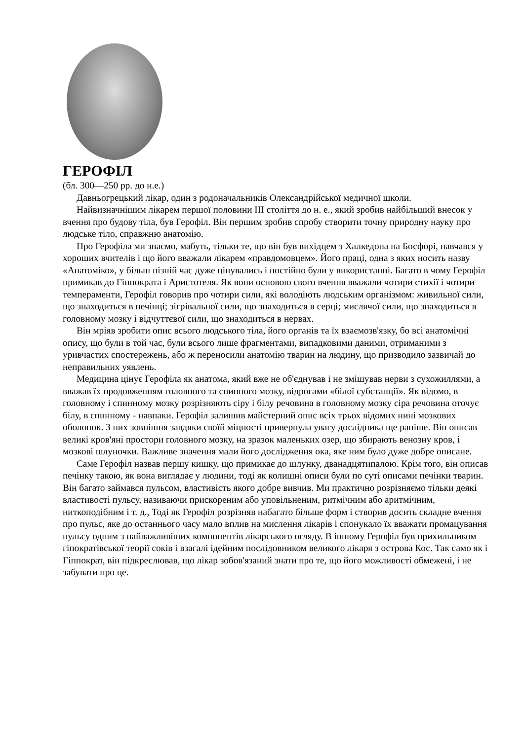ГЕРОФІЛ
(бл. 300—250 рр. до н.е.)
Давньогрецький лікар, один з родоначальників Олександрійської медичної школи.
Найвизначнішим лікарем першої половини III століття до н. е., який зробив найбільший внесок у вчення про будову тіла, був Герофіл. Він першим зробив спробу створити точну природну науку про людське тіло, справжню анатомію.
Про Герофіла ми знаємо, мабуть, тільки те, що він був вихідцем з Халкедона на Босфорі, навчався у хороших вчителів і що його вважали лікарем «правдомовцем». Його праці, одна з яких носить назву «Анатоміко», у більш пізній час дуже цінувались і постійно були у використанні. Багато в чому Герофіл примикав до Гіппократа і Аристотеля. Як вони основою свого вчення вважали чотири стихії і чотири темпераменти, Герофіл говорив про чотири сили, які володіють людським організмом: живильної сили, що знаходиться в печінці; зігрівальної сили, що знаходиться в серці; мислячої сили, що знаходиться в головному мозку і відчуттєвої сили, що знаходиться в нервах.
Він мріяв зробити опис всього людського тіла, його органів та їх взаємозв'язку, бо всі анатомічні опису, що були в той час, були всього лише фрагментами, випадковими даними, отриманими з уривчастих спостережень, або ж переносили анатомію тварин на людину, що призводило зазвичай до неправильних уявлень.
Медицина цінує Герофіла як анатома, який вже не об'єднував і не змішував нерви з сухожиллями, а вважав їх продовженням головного та спинного мозку, відрогами «білої субстанції». Як відомо, в головному і спинному мозку розрізняють сіру і білу речовина в головному мозку сіра речовина оточує білу, в спинному - навпаки. Герофіл залишив майстерний опис всіх трьох відомих нині мозкових оболонок. З них зовнішня завдяки своїй міцності привернула увагу дослідника ще раніше. Він описав великі кров'яні простори головного мозку, на зразок маленьких озер, що збирають венозну кров, і мозкові шлуночки. Важливе значення мали його дослідження ока, яке ним було дуже добре описане.
Саме Герофіл назвав першу кишку, що примикає до шлунку, дванадцятипалою. Крім того, він описав печінку такою, як вона виглядає у людини, тоді як колишні описи були по суті описами печінки тварин. Він багато займався пульсом, властивість якого добре вивчив. Ми практично розрізняємо тільки деякі властивості пульсу, називаючи прискореним або уповільненим, ритмічним або аритмічним, ниткоподібним і т. д., Тоді як Герофіл розрізняв набагато більше форм і створив досить складне вчення про пульс, яке до останнього часу мало вплив на мислення лікарів і спонукало їх вважати промацування пульсу одним з найважливіших компонентів лікарського огляду. В іншому Герофіл був прихильником гіпократівської теорії соків і взагалі ідейним послідовником великого лікаря з острова Кос. Так само як і Гіппократ, він підкреслював, що лікар зобов'язаний знати про те, що його можливості обмежені, і не забувати про це.